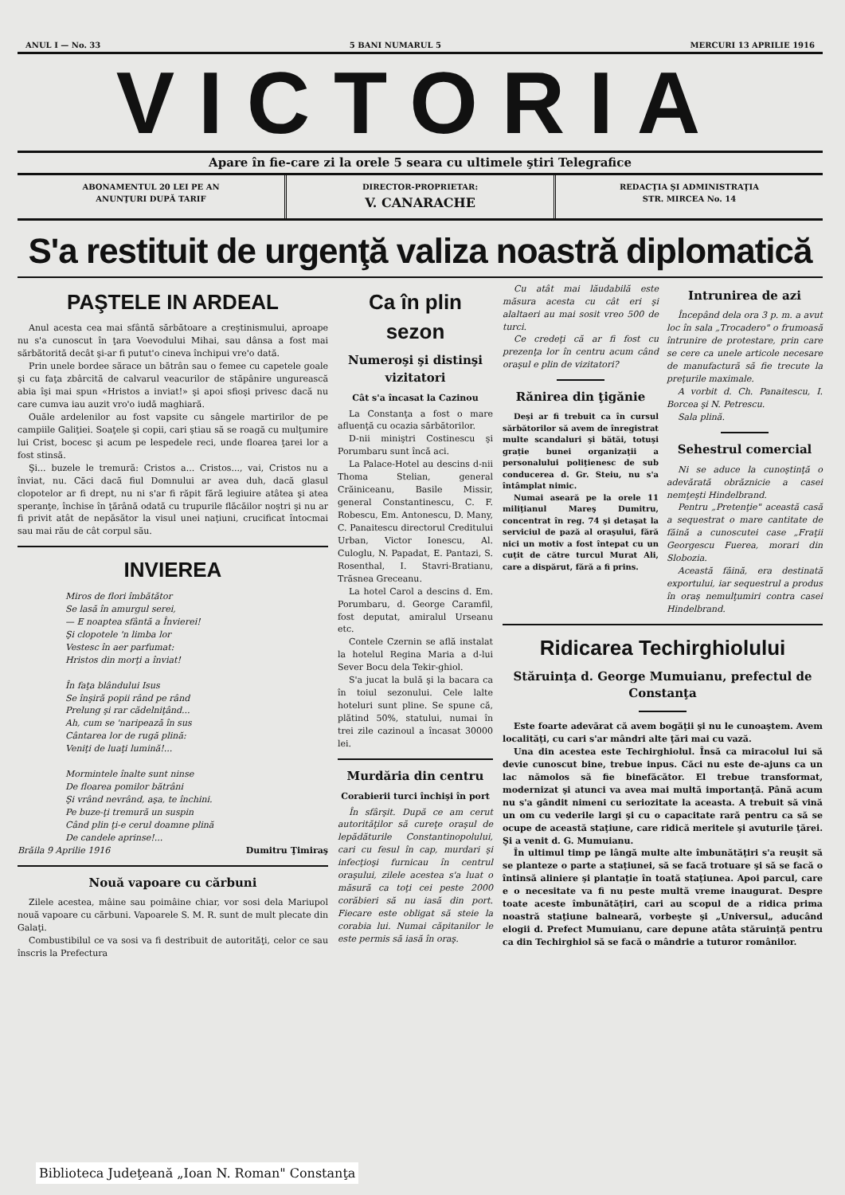ANUL I — No. 33 5 BANI NUMARUL 5 MERCURI 13 APRILIE 1916
VICTORIA
Apare în fie-care zi la orele 5 seara cu ultimele ştiri Telegrafice
ABONAMENTUL 20 LEI PE AN
ANUNŢURI DUPĂ TARIF
DIRECTOR-PROPRIETAR:
V. CANARACHE
REDACŢIA ŞI ADMINISTRAŢIA
STR. MIRCEA No. 14
S'a restituit de urgenţă valiza noastră diplomatică
PAŞTELE IN ARDEAL
Anul acesta cea mai sfântă sărbătoare a creştinismului, aproape nu s'a cunoscut în ţara Voevodului Mihai, sau dânsa a fost mai sărbătorită decât şi-ar fi putut'o cineva închipui vre'o dată.
Prin unele bordee sărace un bătrân sau o femee cu capetele goale şi cu faţa zbârcită de calvarul veacurilor de stăpânire ungurească abia îşi mai spun «Hristos a inviat!» şi apoi sfioşi privesc dacă nu care cumva iau auzit vro'o iudă maghiară.
Ouăle ardelenilor au fost vapsite cu sângele martirilor de pe campiile Galiţiei. Soaţele şi copii, cari ştiau să se roagă cu mulţumire lui Crist, bocesc şi acum pe lespedele reci, unde floarea ţarei lor a fost stinsă.
Şi... buzele le tremură: Cristos a... Cristos..., vai, Cristos nu a înviat, nu. Căci dacă fiul Domnului ar avea duh, dacă glasul clopotelor ar fi drept, nu ni s'ar fi răpit fără legiuire atâtea şi atea speranţe, închise în ţărână odată cu trupurile flăcăilor noştri şi nu ar fi privit atât de nepăsător la visul unei naţiuni, crucificat întocmai sau mai rău de cât corpul său.
INVIEREA
Miros de flori îmbătător
Se lasă în amurgul serei,
— E noaptea sfântă a Învierei!
Şi clopotele 'n limba lor
Vestesc în aer parfumat:
Hristos din morţi a înviat!
În faţa blândului Isus
Se înşiră popii rând pe rând
Prelung şi rar cădelniţând...
Ah, cum se 'naripează în sus
Cântarea lor de rugă plină:
Veniţi de luaţi lumină!...
Mormintele înalte sunt ninse
De floarea pomilor bătrâni
Şi vrând nevrând, aşa, te închini.
Pe buze-ţi tremură un suspin
Când plin ţi-e cerul doamne plină
De candele aprinse!...
Brăila 9 Aprilie 1916 Dumitru Ţimiraş
Nouă vapoare cu cărbuni
Zilele acestea, mâine sau poimâine chiar, vor sosi dela Mariupol nouă vapoare cu cărbuni. Vapoarele S. M. R. sunt de mult plecate din Galaţi.
Combustibilul ce va sosi va fi destribuit de autorităţi, celor ce sau înscris la Prefectura
Ca în plin sezon
Numeroşi şi distinşi vizitatori
Cât s'a încasat la Cazinou
La Constanţa a fost o mare afluenţă cu ocazia sărbătorilor.
D-nii miniştri Costinescu şi Porumbaru sunt încă aci.
La Palace-Hotel au descins d-nii Thoma Stelian, general Crăiniceanu, Basile Missir, general Constantinescu, C. F. Robescu, Em. Antonescu, D. Many, C. Panaitescu directorul Creditului Urban, Victor Ionescu, Al. Culoglu, N. Papadat, E. Pantazi, S. Rosenthal, I. Stavri-Bratianu, Trăsnea Greceanu.
La hotel Carol a descins d. Em. Porumbaru, d. George Caramfil, fost deputat, amiralul Urseanu etc.
Contele Czernin se află instalat la hotelul Regina Maria a d-lui Sever Bocu dela Tekir-ghiol.
S'a jucat la bulă şi la bacara ca în toiul sezonului. Cele lalte hoteluri sunt pline. Se spune că, plătind 50%, statului, numai în trei zile cazinoul a încasat 30000 lei.
Murdăria din centru
Corabierii turci închişi în port
În sfârşit. După ce am cerut autorităţilor să cureţe oraşul de lepădăturile Constantinopolului, cari cu fesul în cap, murdari şi infecţioşi furnicau în centrul oraşului, zilele acestea s'a luat o măsură ca toţi cei peste 2000 corăbieri să nu iasă din port. Fiecare este obligat să steie la corabia lui. Numai căpitanilor le este permis să iasă în oraş.
Cu atât mai lăudabilă este măsura acesta cu cât eri şi alaltaeri au mai sosit vreo 500 de turci.
Ce credeţi că ar fi fost cu prezenţa lor în centru acum când oraşul e plin de vizitatori?
Rănirea din ţigănie
Deşi ar fi trebuit ca în cursul sărbătorilor să avem de înregistrat multe scandaluri şi bătăi, totuşi graţie bunei organizaţii a personalului poliţienesc de sub conducerea d. Gr. Steiu, nu s'a întâmplat nimic.
Numai aseară pe la orele 11 miliţianul Mareş Dumitru, concentrat în reg. 74 şi detaşat la serviciul de pază al oraşului, fără nici un motiv a fost întepat cu un cuţit de către turcul Murat Ali, care a dispărut, fără a fi prins.
Intrunirea de azi
Începând dela ora 3 p. m. a avut loc în sala „Trocadero" o frumoasă întrunire de protestare, prin care se cere ca unele articole necesare de manufactură să fie trecute la preţurile maximale.
A vorbit d. Ch. Panaitescu, I. Borcea şi N. Petrescu.
Sala plină.
Sehestrul comercial
Ni se aduce la cunoştinţă o adevărată obrăznicie a casei nemţeşti Hindelbrand.
Pentru „Pretenţie" această casă a sequestrat o mare cantitate de făină a cunoscutei case „Fraţii Georgescu Fuerea, morari din Slobozia.
Această făină, era destinată exportului, iar sequestrul a produs în oraş nemulţumiri contra casei Hindelbrand.
Ridicarea Techirghiolului
Stăruinţa d. George Mumuianu, prefectul de Constanţa
Este foarte adevărat că avem bogăţii şi nu le cunoaştem. Avem localităţi, cu cari s'ar mândri alte ţări mai cu vază.
Una din acestea este Techirghiolul. Însă ca miracolul lui să devie cunoscut bine, trebue inpus. Căci nu este de-ajuns ca un lac nămolos să fie binefăcător. El trebue transformat, modernizat şi atunci va avea mai multă importanţă. Până acum nu s'a gândit nimeni cu seriozitate la aceasta. A trebuit să vină un om cu vederile largi şi cu o capacitate rară pentru ca să se ocupe de această staţiune, care ridică meritele şi avuturile ţărei. Şi a venit d. G. Mumuianu.
În ultimul timp pe lângă multe alte îmbunătăţiri s'a reuşit să se planteze o parte a staţiunei, să se facă trotuare şi să se facă o întinsă aliniere şi plantaţie în toată staţiunea. Apoi parcul, care e o necesitate va fi nu peste multă vreme inaugurat. Despre toate aceste îmbunătăţiri, cari au scopul de a ridica prima noastră staţiune balneară, vorbeşte şi „Universul„ aducând elogii d. Prefect Mumuianu, care depune atâta stăruinţă pentru ca din Techirghiol să se facă o mândrie a tuturor românilor.
Biblioteca Judeţeană „Ioan N. Roman" Constanţa